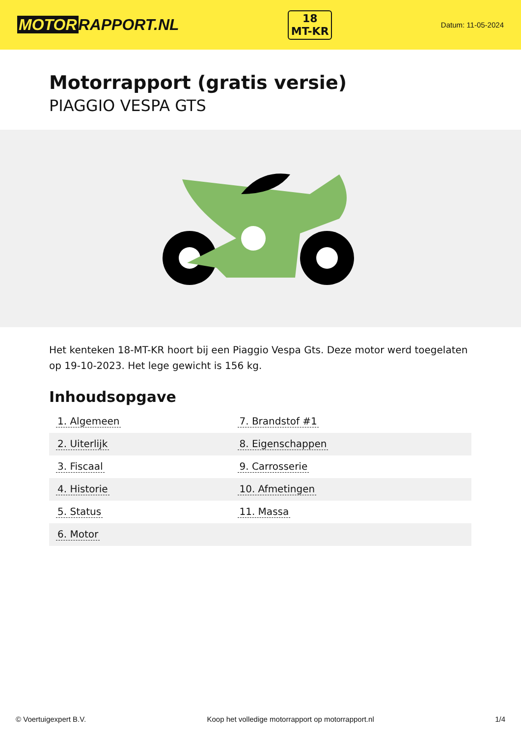MOTOR RAPPORT.NL
18
MT-KR
Datum: 11-05-2024
Motorrapport (gratis versie)
PIAGGIO VESPA GTS
Het kenteken 18-MT-KR hoort bij een Piaggio Vespa Gts. Deze motor werd toegelaten op 19-10-2023. Het lege gewicht is 156 kg.
Inhoudsopgave
| 1. Algemeen | 7. Brandstof #1 |
| 2. Uiterlijk | 8. Eigenschappen |
| 3. Fiscaal | 9. Carrosserie |
| 4. Historie | 10. Afmetingen |
| 5. Status | 11. Massa |
| 6. Motor | |
© Voertuigexpert B.V. Koop het volledige motorrapport op motorrapport.nl 1/4